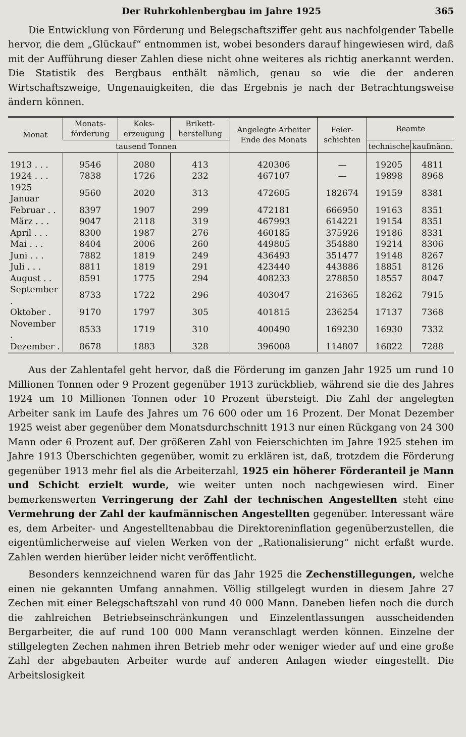Der Ruhrkohlenbergbau im Jahre 1925 365
Die Entwicklung von Förderung und Belegschaftsziffer geht aus nachfolgender Tabelle hervor, die dem „Glückauf“ entnommen ist, wobei besonders darauf hingewiesen wird, daß mit der Aufführung dieser Zahlen diese nicht ohne weiteres als richtig anerkannt werden. Die Statistik des Bergbaus enthält nämlich, genau so wie die der anderen Wirtschaftszweige, Ungenauigkeiten, die das Ergebnis je nach der Betrachtungsweise ändern können.
| Monat | Monats-förderung | Koks-erzeugung | Brikett-herstellung | Angelegte Arbeiter Ende des Monats | Feier-schichten | Beamte | |
| --- | --- | --- | --- | --- | --- | --- | --- |
| | tausend Tonnen | | | | | technische | kaufmänn. |
| 1913 . . . | 9546 | 2080 | 413 | 420306 | — | 19205 | 4811 |
| 1924 . . . | 7838 | 1726 | 232 | 467107 | — | 19898 | 8968 |
| 1925 Januar | 9560 | 2020 | 313 | 472605 | 182674 | 19159 | 8381 |
| Februar . . | 8397 | 1907 | 299 | 472181 | 666950 | 19163 | 8351 |
| März . . . | 9047 | 2118 | 319 | 467993 | 614221 | 19154 | 8351 |
| April . . . | 8300 | 1987 | 276 | 460185 | 375926 | 19186 | 8331 |
| Mai . . . | 8404 | 2006 | 260 | 449805 | 354880 | 19214 | 8306 |
| Juni . . . | 7882 | 1819 | 249 | 436493 | 351477 | 19148 | 8267 |
| Juli . . . | 8811 | 1819 | 291 | 423440 | 443886 | 18851 | 8126 |
| August . . | 8591 | 1775 | 294 | 408233 | 278850 | 18557 | 8047 |
| September . | 8733 | 1722 | 296 | 403047 | 216365 | 18262 | 7915 |
| Oktober . | 9170 | 1797 | 305 | 401815 | 236254 | 17137 | 7368 |
| November . | 8533 | 1719 | 310 | 400490 | 169230 | 16930 | 7332 |
| Dezember . | 8678 | 1883 | 328 | 396008 | 114807 | 16822 | 7288 |
Aus der Zahlentafel geht hervor, daß die Förderung im ganzen Jahr 1925 um rund 10 Millionen Tonnen oder 9 Prozent gegenüber 1913 zurückblieb, während sie die des Jahres 1924 um 10 Millionen Tonnen oder 10 Prozent übersteigt. Die Zahl der angelegten Arbeiter sank im Laufe des Jahres um 76 600 oder um 16 Prozent. Der Monat Dezember 1925 weist aber gegenüber dem Monatsdurchschnitt 1913 nur einen Rückgang von 24 300 Mann oder 6 Prozent auf. Der größeren Zahl von Feierschichten im Jahre 1925 stehen im Jahre 1913 Überschichten gegenüber, womit zu erklären ist, daß, trotzdem die Förderung gegenüber 1913 mehr fiel als die Arbeiterzahl, 1925 ein höherer Förderanteil je Mann und Schicht erzielt wurde, wie weiter unten noch nachgewiesen wird. Einer bemerkenswerten Verringerung der Zahl der technischen Angestellten steht eine Vermehrung der Zahl der kaufmännischen Angestellten gegenüber. Interessant wäre es, dem Arbeiter- und Angestelltenabbau die Direktoreninflation gegenüberzustellen, die eigentümlicherweise auf vielen Werken von der „Rationalisierung“ nicht erfaßt wurde. Zahlen werden hierüber leider nicht veröffentlicht.
Besonders kennzeichnend waren für das Jahr 1925 die Zechenstillegungen, welche einen nie gekannten Umfang annahmen. Völlig stillgelegt wurden in diesem Jahre 27 Zechen mit einer Belegschaftszahl von rund 40 000 Mann. Daneben liefen noch die durch die zahlreichen Betriebseinschränkungen und Einzelentlassungen ausscheidenden Bergarbeiter, die auf rund 100 000 Mann veranschlagt werden können. Einzelne der stillgelegten Zechen nahmen ihren Betrieb mehr oder weniger wieder auf und eine große Zahl der abgebauten Arbeiter wurde auf anderen Anlagen wieder eingestellt. Die Arbeitslosigkeit